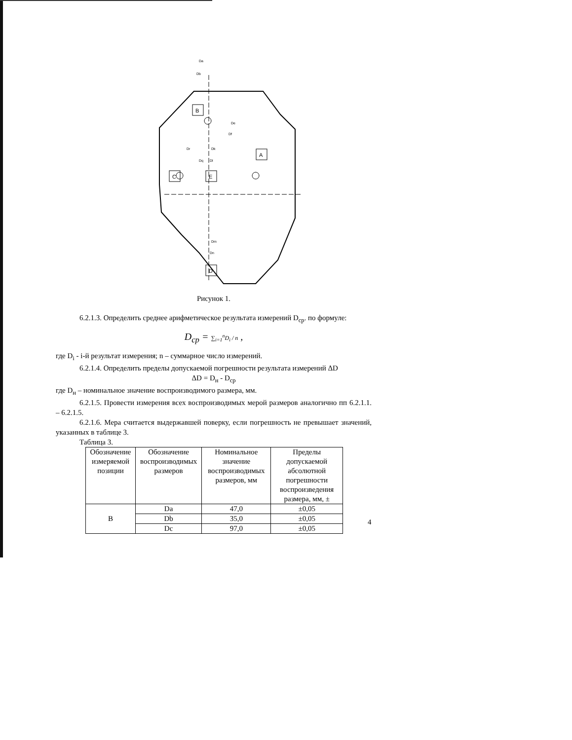B
A
C
E
D
Da
Db
De
Df
Dr
Dq
Dk
Dl
Dm
Dn
Рисунок 1.
6.2.1.3. Определить среднее арифметическое результата измерений D<sub>ср</sub>. по формуле:
D<sub>cp</sub> = ∑<sub>i=1</sub><sup>n</sup>D<sub>i</sub> / n ,
где D<sub>i</sub> - i-й результат измерения; n – суммарное число измерений.
6.2.1.4. Определить пределы допускаемой погрешности результата измерений ΔD
ΔD = D<sub>н</sub> - D<sub>ср</sub>
где D<sub>н</sub> – номинальное значение воспроизводимого размера, мм.
6.2.1.5. Провести измерения всех воспроизводимых мерой размеров аналогично пп 6.2.1.1. – 6.2.1.5.
6.2.1.6. Мера считается выдержавшей поверку, если погрешность не превышает значений, указанных в таблице 3.
Таблица 3.
| Обозначение измеряемой позиции | Обозначение воспроизводимых размеров | Номинальное значение воспроизводимых размеров, мм | Пределы допускаемой абсолютной погрешности воспроизведения размера, мм, ± |
| --- | --- | --- | --- |
| B | Da | 47,0 | ±0,05 |
| | Db | 35,0 | ±0,05 |
| | Dc | 97,0 | ±0,05 |
4